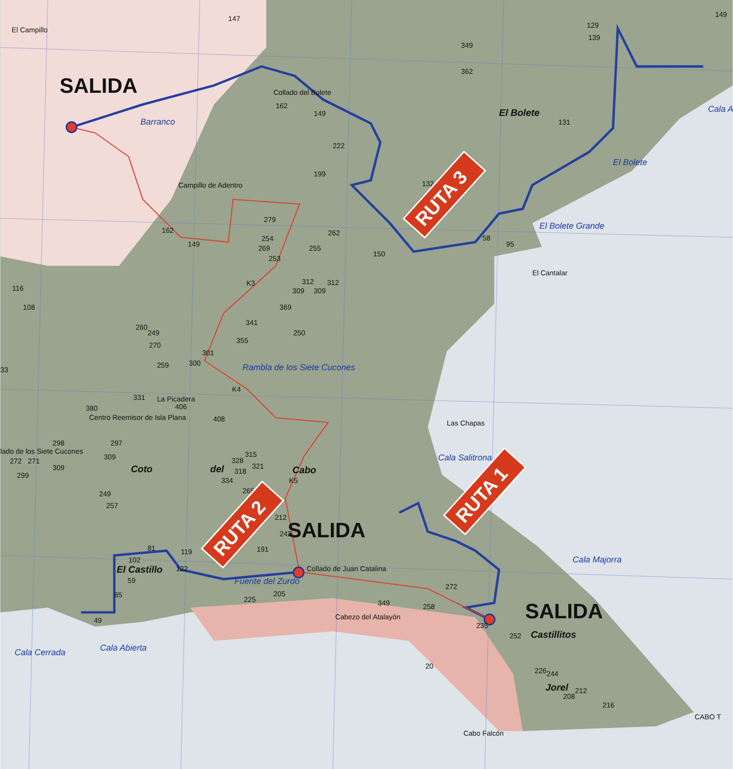El Campillo
147
349
129
139
149
362
SALIDA
Collado del Bolete
162
149
El Bolete
Cala A
Barranco
131
222
El Bolete
Campillo de Adentro
199
132
El Bolete Grande
279
262
162
149
58
95
254
269
255
150
253
El Cantalar
K3
312
312
309
309
116
108
369
341
260
249
250
355
270
301
Rambla de los Siete Cucones
259
33
300
K4
331
La Picadera
406
380
Centro Reemisor de Isla Plana
408
Las Chapas
298
297
lado de los Siete Cucones
315
Cala Salitrona
272
271
309
328
321
Coto
del
Cabo
309
318
299
334
K5
265
249
257
212
SALIDA
242
81
191
119
Cala Majorra
102
El Castillo
122
Collado de Juan Catalina
59
Fuente del Zurdo
272
205
85
225
349
258
SALIDA
Cabezo del Atalayón
49
235
Castillitos
252
Cala Cerrada
Cala Abierta
20
226
244
Jorel
212
208
216
CABO T
Cabo Falcón
RUTA 3
RUTA 2
RUTA 1